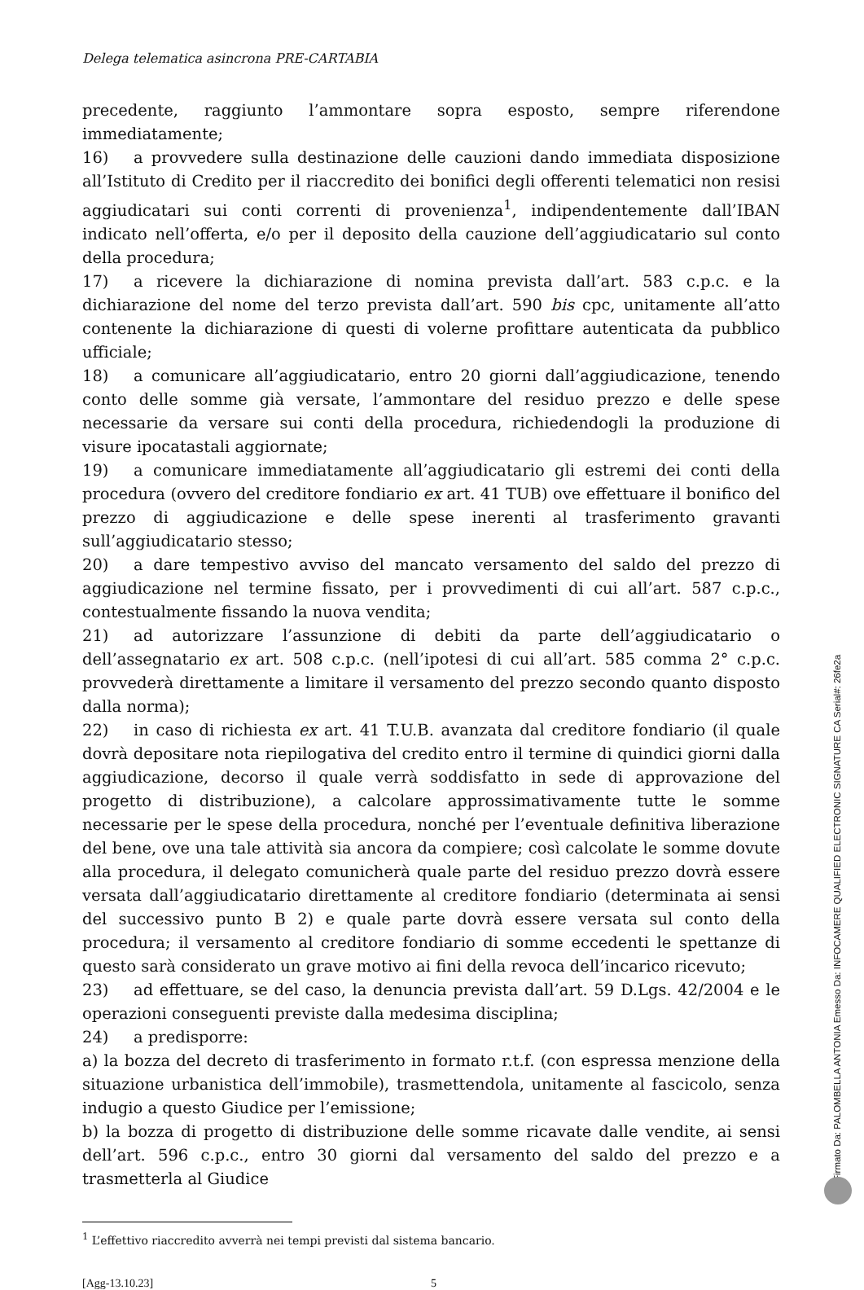Delega telematica asincrona PRE-CARTABIA
precedente, raggiunto l’ammontare sopra esposto, sempre riferendone immediatamente;
16) a provvedere sulla destinazione delle cauzioni dando immediata disposizione all’Istituto di Credito per il riaccredito dei bonifici degli offerenti telematici non resisi aggiudicatari sui conti correnti di provenienza<sup>1</sup>, indipendentemente dall’IBAN indicato nell’offerta, e/o per il deposito della cauzione dell’aggiudicatario sul conto della procedura;
17) a ricevere la dichiarazione di nomina prevista dall’art. 583 c.p.c. e la dichiarazione del nome del terzo prevista dall’art. 590 bis cpc, unitamente all’atto contenente la dichiarazione di questi di volerne profittare autenticata da pubblico ufficiale;
18) a comunicare all’aggiudicatario, entro 20 giorni dall’aggiudicazione, tenendo conto delle somme già versate, l’ammontare del residuo prezzo e delle spese necessarie da versare sui conti della procedura, richiedendogli la produzione di visure ipocatastali aggiornate;
19) a comunicare immediatamente all’aggiudicatario gli estremi dei conti della procedura (ovvero del creditore fondiario ex art. 41 TUB) ove effettuare il bonifico del prezzo di aggiudicazione e delle spese inerenti al trasferimento gravanti sull’aggiudicatario stesso;
20) a dare tempestivo avviso del mancato versamento del saldo del prezzo di aggiudicazione nel termine fissato, per i provvedimenti di cui all’art. 587 c.p.c., contestualmente fissando la nuova vendita;
21) ad autorizzare l’assunzione di debiti da parte dell’aggiudicatario o dell’assegnatario ex art. 508 c.p.c. (nell’ipotesi di cui all’art. 585 comma 2° c.p.c. provvederà direttamente a limitare il versamento del prezzo secondo quanto disposto dalla norma);
22) in caso di richiesta ex art. 41 T.U.B. avanzata dal creditore fondiario (il quale dovrà depositare nota riepilogativa del credito entro il termine di quindici giorni dalla aggiudicazione, decorso il quale verrà soddisfatto in sede di approvazione del progetto di distribuzione), a calcolare approssimativamente tutte le somme necessarie per le spese della procedura, nonché per l’eventuale definitiva liberazione del bene, ove una tale attività sia ancora da compiere; così calcolate le somme dovute alla procedura, il delegato comunicherà quale parte del residuo prezzo dovrà essere versata dall’aggiudicatario direttamente al creditore fondiario (determinata ai sensi del successivo punto B 2) e quale parte dovrà essere versata sul conto della procedura; il versamento al creditore fondiario di somme eccedenti le spettanze di questo sarà considerato un grave motivo ai fini della revoca dell’incarico ricevuto;
23) ad effettuare, se del caso, la denuncia prevista dall’art. 59 D.Lgs. 42/2004 e le operazioni conseguenti previste dalla medesima disciplina;
24) a predisporre:
a) la bozza del decreto di trasferimento in formato r.t.f. (con espressa menzione della situazione urbanistica dell’immobile), trasmettendola, unitamente al fascicolo, senza indugio a questo Giudice per l’emissione;
b) la bozza di progetto di distribuzione delle somme ricavate dalle vendite, ai sensi dell’art. 596 c.p.c., entro 30 giorni dal versamento del saldo del prezzo e a trasmetterla al Giudice
<sup>1</sup> L’effettivo riaccredito avverrà nei tempi previsti dal sistema bancario.
[Agg-13.10.23] 5
Firmato Da: PALOMBELLA ANTONIA Emesso Da: INFOCAMERE QUALIFIED ELECTRONIC SIGNATURE CA Serial#: 26fe2a